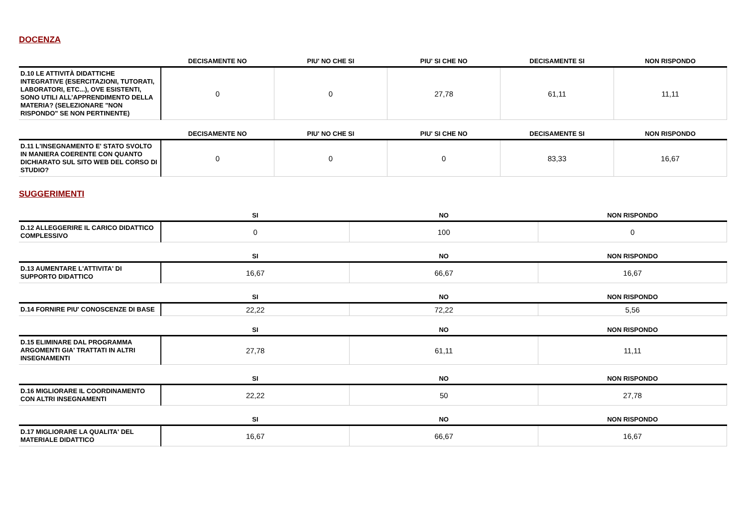DOCENZA
| | DECISAMENTE NO | PIU' NO CHE SI | PIU' SI CHE NO | DECISAMENTE SI | NON RISPONDO |
| --- | --- | --- | --- | --- | --- |
| D.10 LE ATTIVITÀ DIDATTICHE INTEGRATIVE (ESERCITAZIONI, TUTORATI, LABORATORI, ETC...), OVE ESISTENTI, SONO UTILI ALL’APPRENDIMENTO DELLA MATERIA? (SELEZIONARE "NON RISPONDO" SE NON PERTINENTE) | 0 | 0 | 27,78 | 61,11 | 11,11 |
| | DECISAMENTE NO | PIU' NO CHE SI | PIU' SI CHE NO | DECISAMENTE SI | NON RISPONDO |
| --- | --- | --- | --- | --- | --- |
| D.11 L'INSEGNAMENTO E' STATO SVOLTO IN MANIERA COERENTE CON QUANTO DICHIARATO SUL SITO WEB DEL CORSO DI STUDIO? | 0 | 0 | 0 | 83,33 | 16,67 |
SUGGERIMENTI
| | SI | NO | NON RISPONDO |
| --- | --- | --- | --- |
| D.12 ALLEGGERIRE IL CARICO DIDATTICO COMPLESSIVO | 0 | 100 | 0 |
| | SI | NO | NON RISPONDO |
| --- | --- | --- | --- |
| D.13 AUMENTARE L'ATTIVITA' DI SUPPORTO DIDATTICO | 16,67 | 66,67 | 16,67 |
| | SI | NO | NON RISPONDO |
| --- | --- | --- | --- |
| D.14 FORNIRE PIU' CONOSCENZE DI BASE | 22,22 | 72,22 | 5,56 |
| | SI | NO | NON RISPONDO |
| --- | --- | --- | --- |
| D.15 ELIMINARE DAL PROGRAMMA ARGOMENTI GIA' TRATTATI IN ALTRI INSEGNAMENTI | 27,78 | 61,11 | 11,11 |
| | SI | NO | NON RISPONDO |
| --- | --- | --- | --- |
| D.16 MIGLIORARE IL COORDINAMENTO CON ALTRI INSEGNAMENTI | 22,22 | 50 | 27,78 |
| | SI | NO | NON RISPONDO |
| --- | --- | --- | --- |
| D.17 MIGLIORARE LA QUALITA' DEL MATERIALE DIDATTICO | 16,67 | 66,67 | 16,67 |